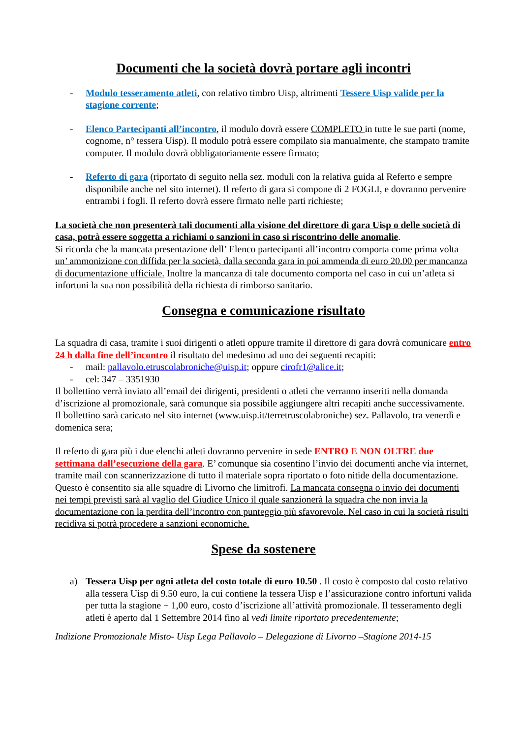Documenti che la società dovrà portare agli incontri
- Modulo tesseramento atleti, con relativo timbro Uisp, altrimenti Tessere Uisp valide per la stagione corrente;
- Elenco Partecipanti all’incontro, il modulo dovrà essere COMPLETO in tutte le sue parti (nome, cognome, n° tessera Uisp). Il modulo potrà essere compilato sia manualmente, che stampato tramite computer. Il modulo dovrà obbligatoriamente essere firmato;
- Referto di gara (riportato di seguito nella sez. moduli con la relativa guida al Referto e sempre disponibile anche nel sito internet). Il referto di gara si compone di 2 FOGLI, e dovranno pervenire entrambi i fogli. Il referto dovrà essere firmato nelle parti richieste;
La società che non presenterà tali documenti alla visione del direttore di gara Uisp o delle società di casa, potrà essere soggetta a richiami o sanzioni in caso si riscontrino delle anomalie.
Si ricorda che la mancata presentazione dell’ Elenco partecipanti all’incontro comporta come prima volta un’ ammonizione con diffida per la società, dalla seconda gara in poi ammenda di euro 20.00 per mancanza di documentazione ufficiale. Inoltre la mancanza di tale documento comporta nel caso in cui un’atleta si infortuni la sua non possibilità della richiesta di rimborso sanitario.
Consegna e comunicazione risultato
La squadra di casa, tramite i suoi dirigenti o atleti oppure tramite il direttore di gara dovrà comunicare entro 24 h dalla fine dell’incontro il risultato del medesimo ad uno dei seguenti recapiti:
- mail: pallavolo.etruscolabroniche@uisp.it; oppure cirofr1@alice.it;
- cel: 347 – 3351930
Il bollettino verrà inviato all’email dei dirigenti, presidenti o atleti che verranno inseriti nella domanda d’iscrizione al promozionale, sarà comunque sia possibile aggiungere altri recapiti anche successivamente.
Il bollettino sarà caricato nel sito internet (www.uisp.it/terretruscolabroniche) sez. Pallavolo, tra venerdì e domenica sera;
Il referto di gara più i due elenchi atleti dovranno pervenire in sede ENTRO E NON OLTRE due settimana dall’esecuzione della gara. E’ comunque sia cosentino l’invio dei documenti anche via internet, tramite mail con scannerizzazione di tutto il materiale sopra riportato o foto nitide della documentazione. Questo è consentito sia alle squadre di Livorno che limitrofi. La mancata consegna o invio dei documenti nei tempi previsti sarà al vaglio del Giudice Unico il quale sanzionerà la squadra che non invia la documentazione con la perdita dell’incontro con punteggio più sfavorevole. Nel caso in cui la società risulti recidiva si potrà procedere a sanzioni economiche.
Spese da sostenere
a) Tessera Uisp per ogni atleta del costo totale di euro 10.50 . Il costo è composto dal costo relativo alla tessera Uisp di 9.50 euro, la cui contiene la tessera Uisp e l’assicurazione contro infortuni valida per tutta la stagione + 1,00 euro, costo d’iscrizione all’attività promozionale. Il tesseramento degli atleti è aperto dal 1 Settembre 2014 fino al vedi limite riportato precedentemente;
Indizione Promozionale Misto- Uisp Lega Pallavolo – Delegazione di Livorno –Stagione 2014-15